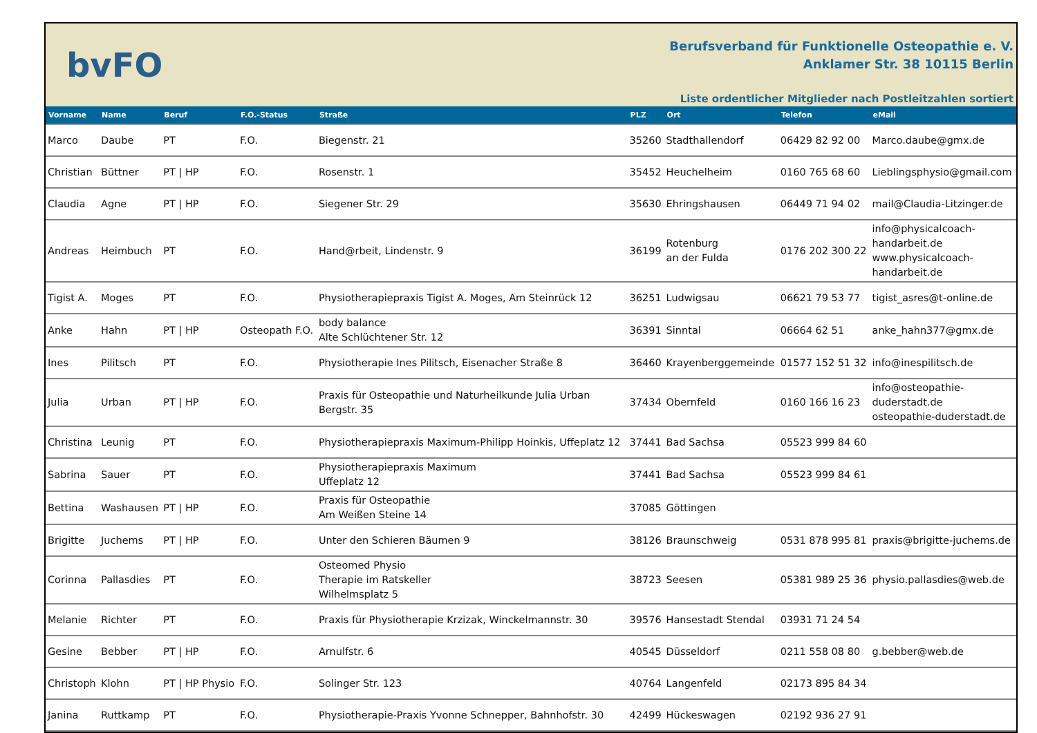bvFO
Berufsverband für Funktionelle Osteopathie e. V.
Anklamer Str. 38 10115 Berlin
Liste ordentlicher Mitglieder nach Postleitzahlen sortiert
| Vorname | Name | Beruf | F.O.-Status | Straße | PLZ | Ort | Telefon | eMail |
| --- | --- | --- | --- | --- | --- | --- | --- | --- |
| Marco | Daube | PT | F.O. | Biegenstr. 21 | 35260 | Stadthallendorf | 06429 82 92 00 | Marco.daube@gmx.de |
| Christian | Büttner | PT / HP | F.O. | Rosenstr. 1 | 35452 | Heuchelheim | 0160 765 68 60 | Lieblingsphysio@gmail.com |
| Claudia | Agne | PT / HP | F.O. | Siegener Str. 29 | 35630 | Ehringshausen | 06449 71 94 02 | mail@Claudia-Litzinger.de |
| Andreas | Heimbuch | PT | F.O. | Hand@rbeit, Lindenstr. 9 | 36199 | Rotenburg an der Fulda | 0176 202 300 22 | info@physicalcoach- handarbeit.de www.physicalcoach- handarbeit.de |
| Tigist A. | Moges | PT | F.O. | Physiotherapiepraxis Tigist A. Moges, Am Steinrück 12 | 36251 | Ludwigsau | 06621 79 53 77 | tigist_asres@t-online.de |
| Anke | Hahn | PT / HP | Osteopath F.O. | body balance Alte Schlüchtener Str. 12 | 36391 | Sinntal | 06664 62 51 | anke_hahn377@gmx.de |
| Ines | Pilitsch | PT | F.O. | Physiotherapie Ines Pilitsch, Eisenacher Straße 8 | 36460 | Krayenberggemeinde | 01577 152 51 32 | info@inespilitsch.de |
| Julia | Urban | PT / HP | F.O. | Praxis für Osteopathie und Naturheilkunde Julia Urban Bergstr. 35 | 37434 | Obernfeld | 0160 166 16 23 | info@osteopathie- duderstadt.de osteopathie-duderstadt.de |
| Christina | Leunig | PT | F.O. | Physiotherapiepraxis Maximum-Philipp Hoinkis, Uffeplatz 12 | 37441 | Bad Sachsa | 05523 999 84 60 | |
| Sabrina | Sauer | PT | F.O. | Physiotherapiepraxis Maximum Uffeplatz 12 | 37441 | Bad Sachsa | 05523 999 84 61 | |
| Bettina | Washausen | PT / HP | F.O. | Praxis für Osteopathie Am Weißen Steine 14 | 37085 | Göttingen | | |
| Brigitte | Juchems | PT / HP | F.O. | Unter den Schieren Bäumen 9 | 38126 | Braunschweig | 0531 878 995 81 | praxis@brigitte-juchems.de |
| Corinna | Pallasdies | PT | F.O. | Osteomed Physio Therapie im Ratskeller Wilhelmsplatz 5 | 38723 | Seesen | 05381 989 25 36 | physio.pallasdies@web.de |
| Melanie | Richter | PT | F.O. | Praxis für Physiotherapie Krzizak, Winckelmannstr. 30 | 39576 | Hansestadt Stendal | 03931 71 24 54 | |
| Gesine | Bebber | PT / HP | F.O. | Arnulfstr. 6 | 40545 | Düsseldorf | 0211 558 08 80 | g.bebber@web.de |
| Christoph | Klohn | PT / HP Physio | F.O. | Solinger Str. 123 | 40764 | Langenfeld | 02173 895 84 34 | |
| Janina | Ruttkamp | PT | F.O. | Physiotherapie-Praxis Yvonne Schnepper, Bahnhofstr. 30 | 42499 | Hückeswagen | 02192 936 27 91 | |